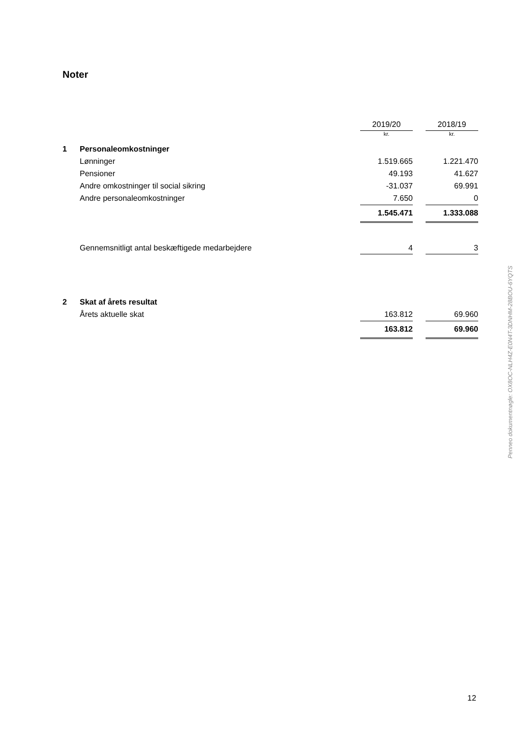Noter
| | | 2019/20 | | 2018/19 |
| | | kr. | | kr. |
| 1 | Personaleomkostninger | | | |
| | Lønninger | 1.519.665 | | 1.221.470 |
| | Pensioner | 49.193 | | 41.627 |
| | Andre omkostninger til social sikring | -31.037 | | 69.991 |
| | Andre personaleomkostninger | 7.650 | | 0 |
| | | 1.545.471 | | 1.333.088 |
| | Gennemsnitligt antal beskæftigede medarbejdere | 4 | | 3 |
| 2 | Skat af årets resultat | | | |
| | Årets aktuelle skat | 163.812 | | 69.960 |
| | | 163.812 | | 69.960 |
Penneo dokumentnøgle: OX8OC-NLH4Z-E0N4T-3DNHM-28BOU-6YQTS
12